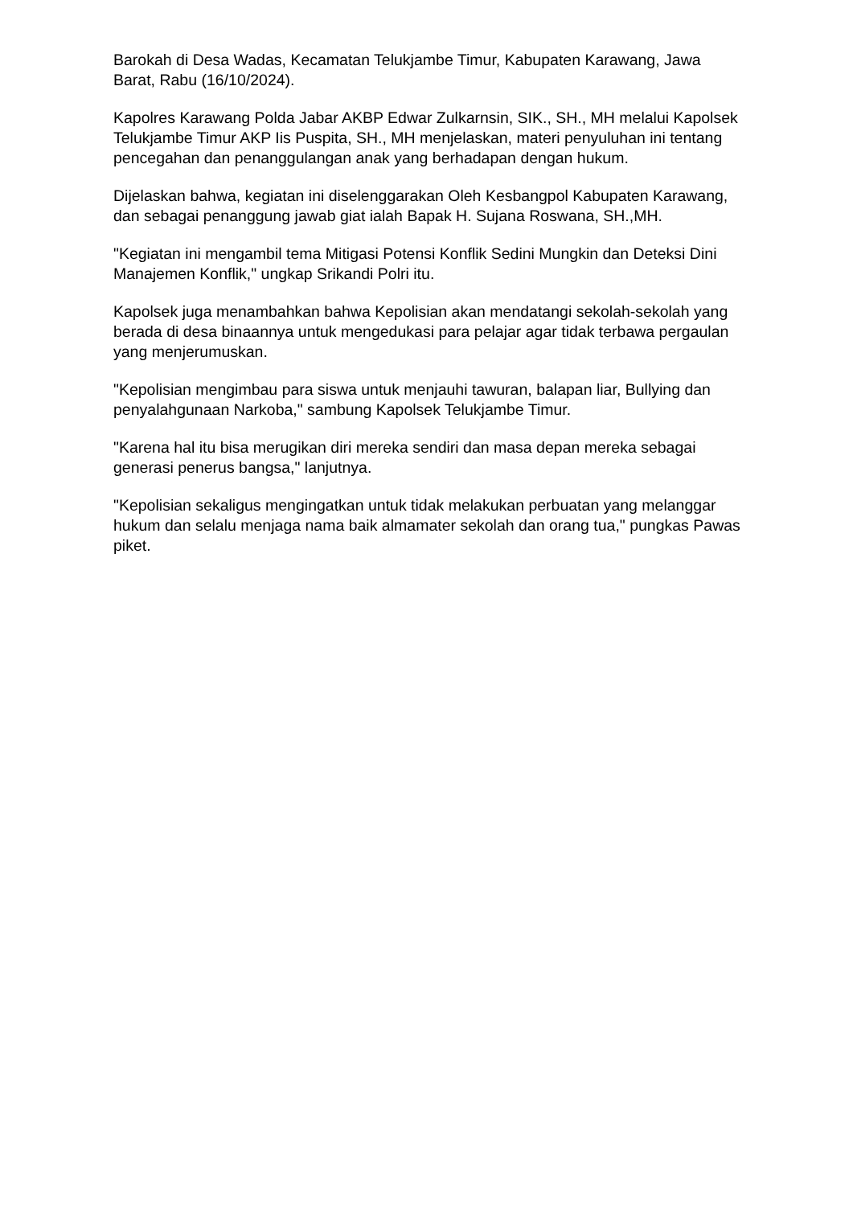Barokah di Desa Wadas, Kecamatan Telukjambe Timur, Kabupaten Karawang, Jawa Barat, Rabu (16/10/2024).
Kapolres Karawang Polda Jabar AKBP Edwar Zulkarnsin, SIK., SH., MH melalui Kapolsek Telukjambe Timur AKP Iis Puspita, SH., MH menjelaskan, materi penyuluhan ini tentang pencegahan dan penanggulangan anak yang berhadapan dengan hukum.
Dijelaskan bahwa, kegiatan ini diselenggarakan Oleh Kesbangpol Kabupaten Karawang, dan sebagai penanggung jawab giat ialah Bapak H. Sujana Roswana, SH.,MH.
"Kegiatan ini mengambil tema Mitigasi Potensi Konflik Sedini Mungkin dan Deteksi Dini Manajemen Konflik," ungkap Srikandi Polri itu.
Kapolsek juga menambahkan bahwa Kepolisian akan mendatangi sekolah-sekolah yang berada di desa binaannya untuk mengedukasi para pelajar agar tidak terbawa pergaulan yang menjerumuskan.
"Kepolisian mengimbau para siswa untuk menjauhi tawuran, balapan liar, Bullying dan penyalahgunaan Narkoba," sambung Kapolsek Telukjambe Timur.
"Karena hal itu bisa merugikan diri mereka sendiri dan masa depan mereka sebagai generasi penerus bangsa," lanjutnya.
"Kepolisian sekaligus mengingatkan untuk tidak melakukan perbuatan yang melanggar hukum dan selalu menjaga nama baik almamater sekolah dan orang tua," pungkas Pawas piket.